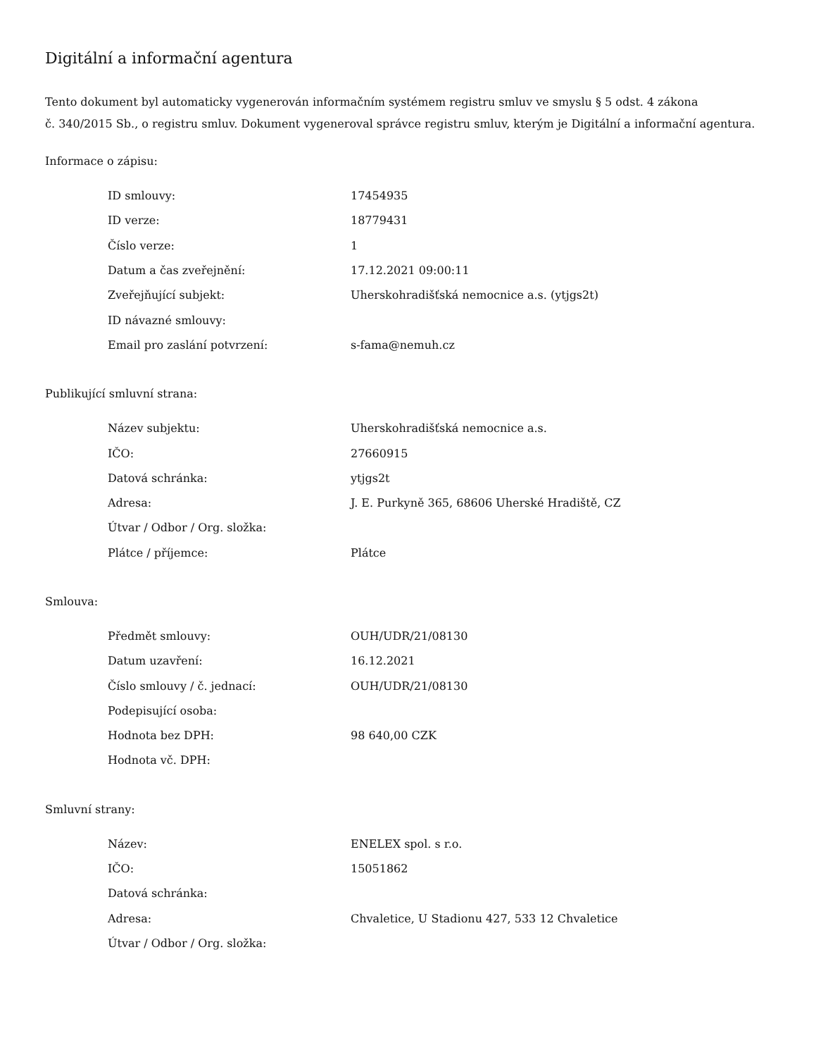Digitální a informační agentura
Tento dokument byl automaticky vygenerován informačním systémem registru smluv ve smyslu § 5 odst. 4 zákona
č. 340/2015 Sb., o registru smluv. Dokument vygeneroval správce registru smluv, kterým je Digitální a informační agentura.
Informace o zápisu:
| ID smlouvy: | 17454935 |
| ID verze: | 18779431 |
| Číslo verze: | 1 |
| Datum a čas zveřejnění: | 17.12.2021 09:00:11 |
| Zveřejňující subjekt: | Uherskohradišťská nemocnice a.s. (ytjgs2t) |
| ID návazné smlouvy: | |
| Email pro zaslání potvrzení: | s-fama@nemuh.cz |
Publikující smluvní strana:
| Název subjektu: | Uherskohradišťská nemocnice a.s. |
| IČO: | 27660915 |
| Datová schránka: | ytjgs2t |
| Adresa: | J. E. Purkyně 365, 68606 Uherské Hradiště, CZ |
| Útvar / Odbor / Org. složka: | |
| Plátce / příjemce: | Plátce |
Smlouva:
| Předmět smlouvy: | OUH/UDR/21/08130 |
| Datum uzavření: | 16.12.2021 |
| Číslo smlouvy / č. jednací: | OUH/UDR/21/08130 |
| Podepisující osoba: | |
| Hodnota bez DPH: | 98 640,00 CZK |
| Hodnota vč. DPH: | |
Smluvní strany:
| Název: | ENELEX spol. s r.o. |
| IČO: | 15051862 |
| Datová schránka: | |
| Adresa: | Chvaletice, U Stadionu 427, 533 12 Chvaletice |
| Útvar / Odbor / Org. složka: | |